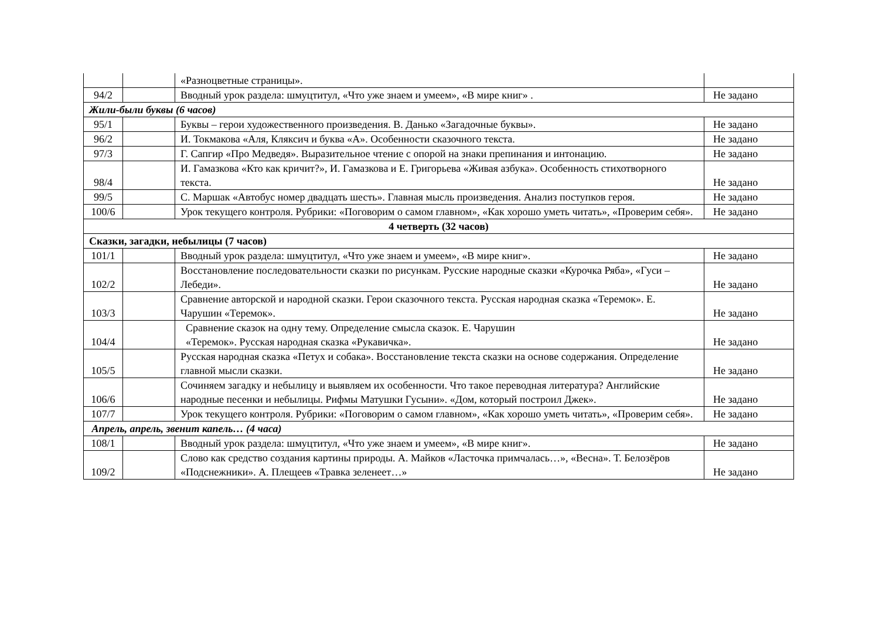| | | «Разноцветные страницы». | |
| 94/2 | | Вводный урок раздела: шмуцтитул, «Что уже знаем и умеем», «В мире книг» . | Не задано |
| Жили-были буквы (6 часов) | | | |
| 95/1 | | Буквы – герои художественного произведения. В. Данько «Загадочные буквы». | Не задано |
| 96/2 | | И. Токмакова «Аля, Кляксич и буква «А». Особенности сказочного текста. | Не задано |
| 97/3 | | Г. Сапгир «Про Медведя». Выразительное чтение с опорой на знаки препинания и интонацию. | Не задано |
| 98/4 | | И. Гамазкова «Кто как кричит?», И. Гамазкова и Е. Григорьева «Живая азбука». Особенность стихотворного текста. | Не задано |
| 99/5 | | С. Маршак «Автобус номер двадцать шесть». Главная мысль произведения. Анализ поступков героя. | Не задано |
| 100/6 | | Урок текущего контроля. Рубрики: «Поговорим о самом главном», «Как хорошо уметь читать», «Проверим себя». | Не задано |
| 4 четверть (32 часов) | | | |
| Сказки, загадки, небылицы (7 часов) | | | |
| 101/1 | | Вводный урок раздела: шмуцтитул, «Что уже знаем и умеем», «В мире книг». | Не задано |
| 102/2 | | Восстановление последовательности сказки по рисункам. Русские народные сказки «Курочка Ряба», «Гуси – Лебеди». | Не задано |
| 103/3 | | Сравнение авторской и народной сказки. Герои сказочного текста. Русская народная сказка «Теремок». Е. Чарушин «Теремок». | Не задано |
| 104/4 | | Сравнение сказок на одну тему. Определение смысла сказок. Е. Чарушин «Теремок». Русская народная сказка «Рукавичка». | Не задано |
| 105/5 | | Русская народная сказка «Петух и собака». Восстановление текста сказки на основе содержания. Определение главной мысли сказки. | Не задано |
| 106/6 | | Сочиняем загадку и небылицу и выявляем их особенности. Что такое переводная литература? Английские народные песенки и небылицы. Рифмы Матушки Гусыни». «Дом, который построил Джек». | Не задано |
| 107/7 | | Урок текущего контроля. Рубрики: «Поговорим о самом главном», «Как хорошо уметь читать», «Проверим себя». | Не задано |
| Апрель, апрель, звенит капель… (4 часа) | | | |
| 108/1 | | Вводный урок раздела: шмуцтитул, «Что уже знаем и умеем», «В мире книг». | Не задано |
| 109/2 | | Слово как средство создания картины природы. А. Майков «Ласточка примчалась…», «Весна». Т. Белозёров «Подснежники». А. Плещеев «Травка зеленеет…» | Не задано |